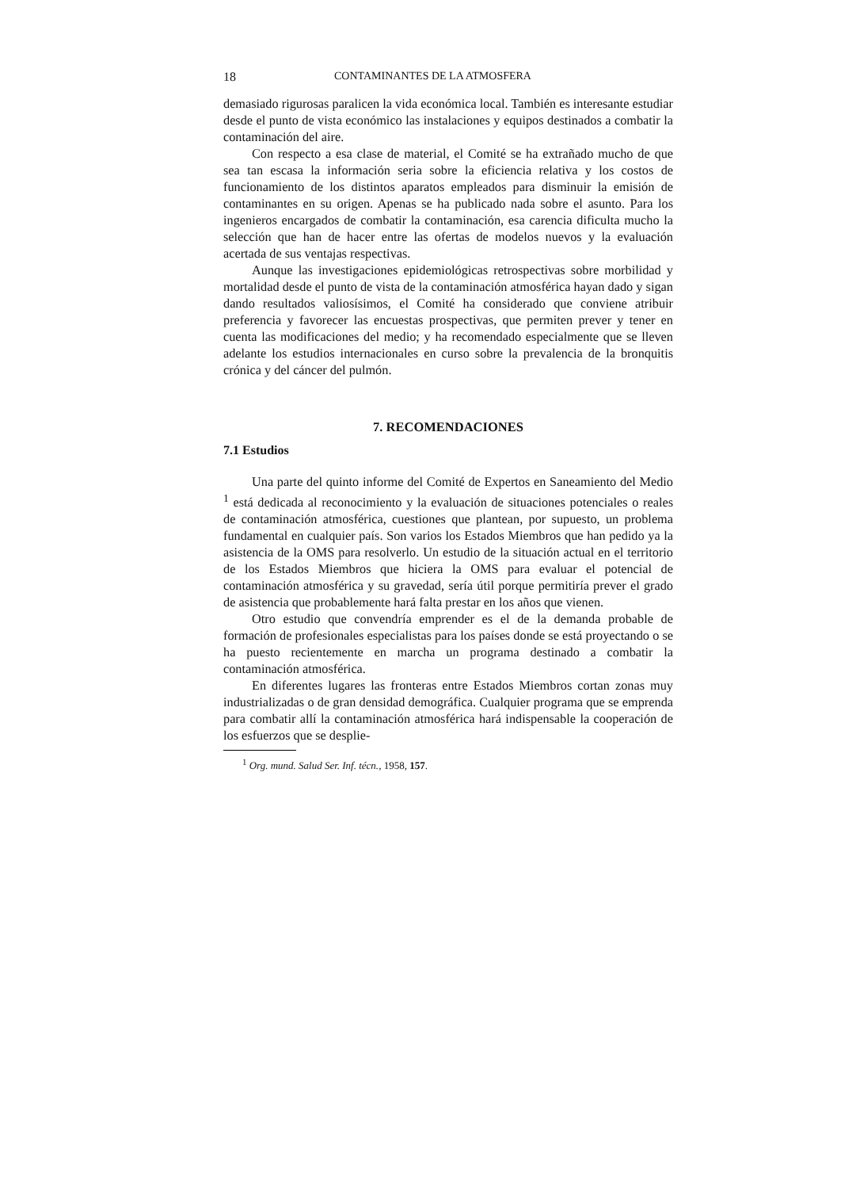18 CONTAMINANTES DE LA ATMOSFERA
demasiado rigurosas paralicen la vida económica local. También es interesante estudiar desde el punto de vista económico las instalaciones y equipos destinados a combatir la contaminación del aire.
Con respecto a esa clase de material, el Comité se ha extrañado mucho de que sea tan escasa la información seria sobre la eficiencia relativa y los costos de funcionamiento de los distintos aparatos empleados para disminuir la emisión de contaminantes en su origen. Apenas se ha publicado nada sobre el asunto. Para los ingenieros encargados de combatir la contaminación, esa carencia dificulta mucho la selección que han de hacer entre las ofertas de modelos nuevos y la evaluación acertada de sus ventajas respectivas.
Aunque las investigaciones epidemiológicas retrospectivas sobre morbilidad y mortalidad desde el punto de vista de la contaminación atmosférica hayan dado y sigan dando resultados valiosísimos, el Comité ha considerado que conviene atribuir preferencia y favorecer las encuestas prospectivas, que permiten prever y tener en cuenta las modificaciones del medio; y ha recomendado especialmente que se lleven adelante los estudios internacionales en curso sobre la prevalencia de la bronquitis crónica y del cáncer del pulmón.
7. RECOMENDACIONES
7.1 Estudios
Una parte del quinto informe del Comité de Expertos en Saneamiento del Medio <sup>1</sup> está dedicada al reconocimiento y la evaluación de situaciones potenciales o reales de contaminación atmosférica, cuestiones que plantean, por supuesto, un problema fundamental en cualquier país. Son varios los Estados Miembros que han pedido ya la asistencia de la OMS para resolverlo. Un estudio de la situación actual en el territorio de los Estados Miembros que hiciera la OMS para evaluar el potencial de contaminación atmosférica y su gravedad, sería útil porque permitiría prever el grado de asistencia que probablemente hará falta prestar en los años que vienen.
Otro estudio que convendría emprender es el de la demanda probable de formación de profesionales especialistas para los países donde se está proyectando o se ha puesto recientemente en marcha un programa destinado a combatir la contaminación atmosférica.
En diferentes lugares las fronteras entre Estados Miembros cortan zonas muy industrializadas o de gran densidad demográfica. Cualquier programa que se emprenda para combatir allí la contaminación atmosférica hará indispensable la cooperación de los esfuerzos que se desplie-
<sup>1</sup> Org. mund. Salud Ser. Inf. técn., 1958, 157.